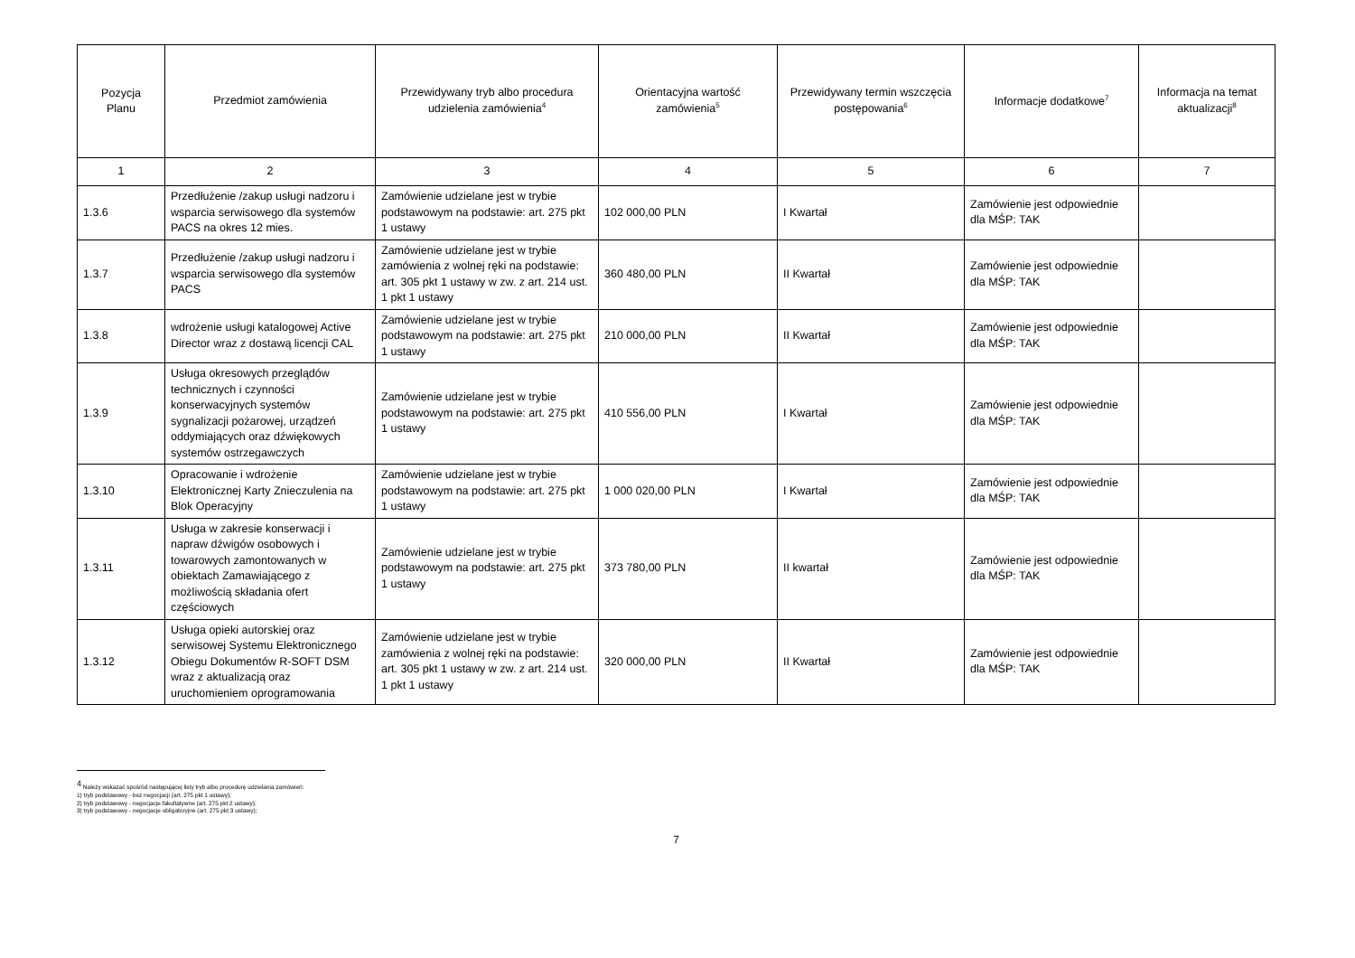| Pozycja Planu | Przedmiot zamówienia | Przewidywany tryb albo procedura udzielenia zamówienia<sup>4</sup> | Orientacyjna wartość zamówienia<sup>5</sup> | Przewidywany termin wszczęcia postępowania<sup>6</sup> | Informacje dodatkowe<sup>7</sup> | Informacja na temat aktualizacji<sup>8</sup> |
| --- | --- | --- | --- | --- | --- | --- |
| 1 | 2 | 3 | 4 | 5 | 6 | 7 |
| 1.3.6 | Przedłużenie /zakup usługi nadzoru i wsparcia serwisowego dla systemów PACS na okres 12 mies. | Zamówienie udzielane jest w trybie podstawowym na podstawie: art. 275 pkt 1 ustawy | 102 000,00 PLN | I Kwartał | Zamówienie jest odpowiednie dla MŚP: TAK | |
| 1.3.7 | Przedłużenie /zakup usługi nadzoru i wsparcia serwisowego dla systemów PACS | Zamówienie udzielane jest w trybie zamówienia z wolnej ręki na podstawie: art. 305 pkt 1 ustawy w zw. z art. 214 ust. 1 pkt 1 ustawy | 360 480,00 PLN | II Kwartał | Zamówienie jest odpowiednie dla MŚP: TAK | |
| 1.3.8 | wdrożenie usługi katalogowej Active Director wraz z dostawą licencji CAL | Zamówienie udzielane jest w trybie podstawowym na podstawie: art. 275 pkt 1 ustawy | 210 000,00 PLN | II Kwartał | Zamówienie jest odpowiednie dla MŚP: TAK | |
| 1.3.9 | Usługa okresowych przeglądów technicznych i czynności konserwacyjnych systemów sygnalizacji pożarowej, urządzeń oddymiających oraz dźwiękowych systemów ostrzegawczych | Zamówienie udzielane jest w trybie podstawowym na podstawie: art. 275 pkt 1 ustawy | 410 556,00 PLN | I Kwartał | Zamówienie jest odpowiednie dla MŚP: TAK | |
| 1.3.10 | Opracowanie i wdrożenie Elektronicznej Karty Znieczulenia na Blok Operacyjny | Zamówienie udzielane jest w trybie podstawowym na podstawie: art. 275 pkt 1 ustawy | 1 000 020,00 PLN | I Kwartał | Zamówienie jest odpowiednie dla MŚP: TAK | |
| 1.3.11 | Usługa w zakresie konserwacji i napraw dźwigów osobowych i towarowych zamontowanych w obiektach Zamawiającego z możliwością składania ofert częściowych | Zamówienie udzielane jest w trybie podstawowym na podstawie: art. 275 pkt 1 ustawy | 373 780,00 PLN | II kwartał | Zamówienie jest odpowiednie dla MŚP: TAK | |
| 1.3.12 | Usługa opieki autorskiej oraz serwisowej Systemu Elektronicznego Obiegu Dokumentów R-SOFT DSM wraz z aktualizacją oraz uruchomieniem oprogramowania | Zamówienie udzielane jest w trybie zamówienia z wolnej ręki na podstawie: art. 305 pkt 1 ustawy w zw. z art. 214 ust. 1 pkt 1 ustawy | 320 000,00 PLN | II Kwartał | Zamówienie jest odpowiednie dla MŚP: TAK | |
<sup>4</sup> Należy wskazać spośród następującej listy tryb albo procedurę udzielania zamówień:
1) tryb podstawowy - bez negocjacji (art. 275 pkt 1 ustawy);
2) tryb podstawowy - negocjacje fakultatywne (art. 275 pkt 2 ustawy);
3) tryb podstawowy - negocjacje obligatoryjne (art. 275 pkt 3 ustawy);
7